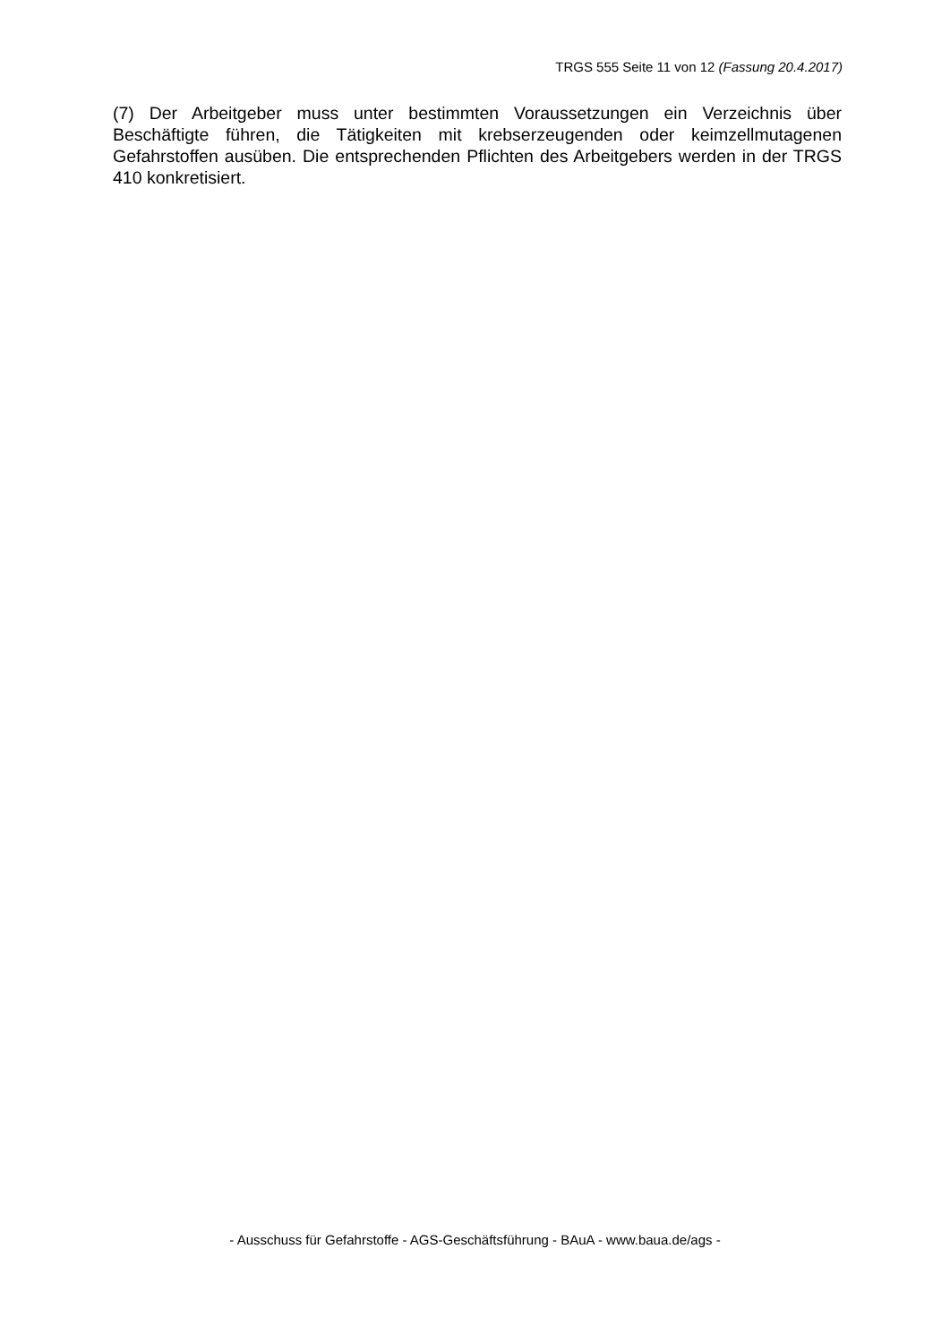TRGS 555 Seite 11 von 12 (Fassung 20.4.2017)
(7) Der Arbeitgeber muss unter bestimmten Voraussetzungen ein Verzeichnis über Beschäftigte führen, die Tätigkeiten mit krebserzeugenden oder keimzellmutagenen Gefahrstoffen ausüben. Die entsprechenden Pflichten des Arbeitgebers werden in der TRGS 410 konkretisiert.
- Ausschuss für Gefahrstoffe - AGS-Geschäftsführung - BAuA - www.baua.de/ags -